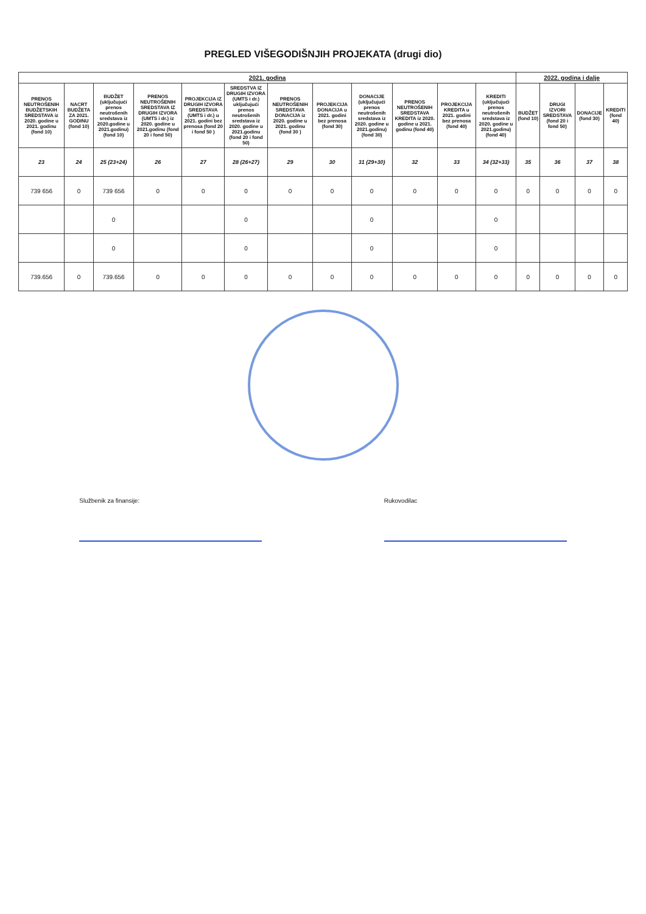PREGLED VIŠEGODIŠNJIH PROJEKATA (drugi dio)
| 2021. godina | | | | | | | | | | | | 2022. godina i dalje | | | |
| --- | --- | --- | --- | --- | --- | --- | --- | --- | --- | --- | --- | --- | --- | --- | --- |
| PRENOS NEUTROŠENIH BUDŽETSKIH SREDSTAVA iz 2020. godine u 2021. godinu (fond 10) | NACRT BUDŽETA ZA 2021. GODINU (fond 10) | BUDŽET (uključujući prenos neutrošenih sredstava iz 2020.godine u 2021.godinu) (fond 10) | PRENOS NEUTROŠENIH SREDSTAVA IZ DRUGIH IZVORA (UMTS i dr.) iz 2020. godine u 2021.godinu (fond 20 i fond 50) | PROJEKCIJA IZ DRUGIH IZVORA SREDSTAVA (UMTS i dr.) u 2021. godini bez prenosa (fond 20 i fond 50 ) | SREDSTVA IZ DRUGIH IZVORA (UMTS i dr.) uključujući prenos neutrošenih sredstava iz 2020. godine u 2021.godinu (fond 20 i fond 50) | PRENOS NEUTROŠENIH SREDSTAVA DONACIJA iz 2020. godine u 2021. godinu (fond 30 ) | PROJEKCIJA DONACIJA u 2021. godini bez prenosa (fond 30) | DONACIJE (uključujući prenos neutrošenih sredstava iz 2020. godine u 2021.godinu) (fond 30) | PRENOS NEUTROŠENIH SREDSTAVA KREDITA iz 2020. godine u 2021. godinu (fond 40) | PROJEKCIJA KREDITA u 2021. godini bez prenosa (fond 40) | KREDITI (uključujući prenos neutrošenih sredstava iz 2020. godine u 2021.godinu) (fond 40) | BUDŽET (fond 10) | DRUGI IZVORI SREDSTAVA (fond 20 i fond 50) | DONACIJE (fond 30) | KREDITI (fond 40) |
| 23 | 24 | 25 (23+24) | 26 | 27 | 28 (26+27) | 29 | 30 | 31 (29+30) | 32 | 33 | 34 (32+33) | 35 | 36 | 37 | 38 |
| 739 656 | 0 | 739 656 | 0 | 0 | 0 | 0 | 0 | 0 | 0 | 0 | 0 | 0 | 0 | 0 | 0 |
| | | 0 | | | 0 | | | 0 | | | 0 | | | | |
| | | 0 | | | 0 | | | 0 | | | 0 | | | | |
| 739.656 | 0 | 739.656 | 0 | 0 | 0 | 0 | 0 | 0 | 0 | 0 | 0 | 0 | 0 | 0 | 0 |
Službenik za finansije: Rukovodilac